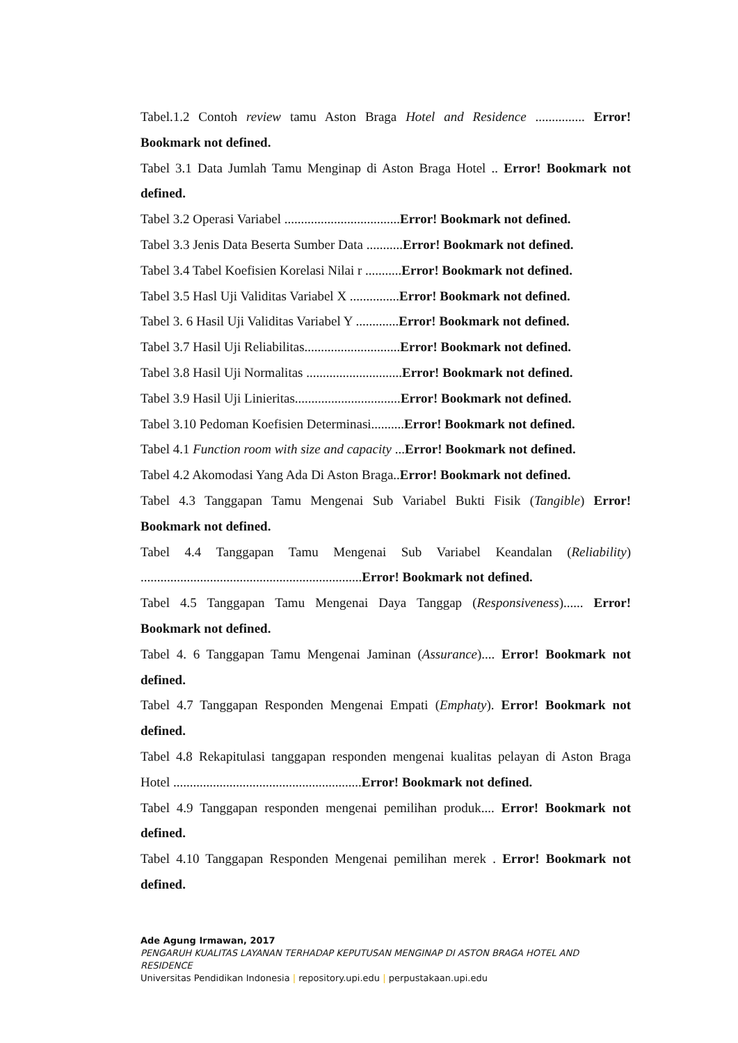Tabel.1.2 Contoh review tamu Aston Braga Hotel and Residence ............... Error! Bookmark not defined.
Tabel 3.1 Data Jumlah Tamu Menginap di Aston Braga Hotel .. Error! Bookmark not defined.
Tabel 3.2 Operasi Variabel ...................................Error! Bookmark not defined.
Tabel 3.3 Jenis Data Beserta Sumber Data ...........Error! Bookmark not defined.
Tabel 3.4 Tabel Koefisien Korelasi Nilai r ...........Error! Bookmark not defined.
Tabel 3.5 Hasl Uji Validitas Variabel X ...............Error! Bookmark not defined.
Tabel 3. 6 Hasil Uji Validitas Variabel Y .............Error! Bookmark not defined.
Tabel 3.7 Hasil Uji Reliabilitas.............................Error! Bookmark not defined.
Tabel 3.8 Hasil Uji Normalitas .............................Error! Bookmark not defined.
Tabel 3.9 Hasil Uji Linieritas................................Error! Bookmark not defined.
Tabel 3.10 Pedoman Koefisien Determinasi..........Error! Bookmark not defined.
Tabel 4.1 Function room with size and capacity ...Error! Bookmark not defined.
Tabel 4.2 Akomodasi Yang Ada Di Aston Braga..Error! Bookmark not defined.
Tabel 4.3 Tanggapan Tamu Mengenai Sub Variabel Bukti Fisik (Tangible) Error! Bookmark not defined.
Tabel 4.4 Tanggapan Tamu Mengenai Sub Variabel Keandalan (Reliability) ...................................................................Error! Bookmark not defined.
Tabel 4.5 Tanggapan Tamu Mengenai Daya Tanggap (Responsiveness)...... Error! Bookmark not defined.
Tabel 4. 6 Tanggapan Tamu Mengenai Jaminan (Assurance).... Error! Bookmark not defined.
Tabel 4.7 Tanggapan Responden Mengenai Empati (Emphaty). Error! Bookmark not defined.
Tabel 4.8 Rekapitulasi tanggapan responden mengenai kualitas pelayan di Aston Braga Hotel .........................................................Error! Bookmark not defined.
Tabel 4.9 Tanggapan responden mengenai pemilihan produk.... Error! Bookmark not defined.
Tabel 4.10 Tanggapan Responden Mengenai pemilihan merek . Error! Bookmark not defined.
Ade Agung Irmawan, 2017
PENGARUH KUALITAS LAYANAN TERHADAP KEPUTUSAN MENGINAP DI ASTON BRAGA HOTEL AND RESIDENCE
Universitas Pendidikan Indonesia | repository.upi.edu | perpustakaan.upi.edu